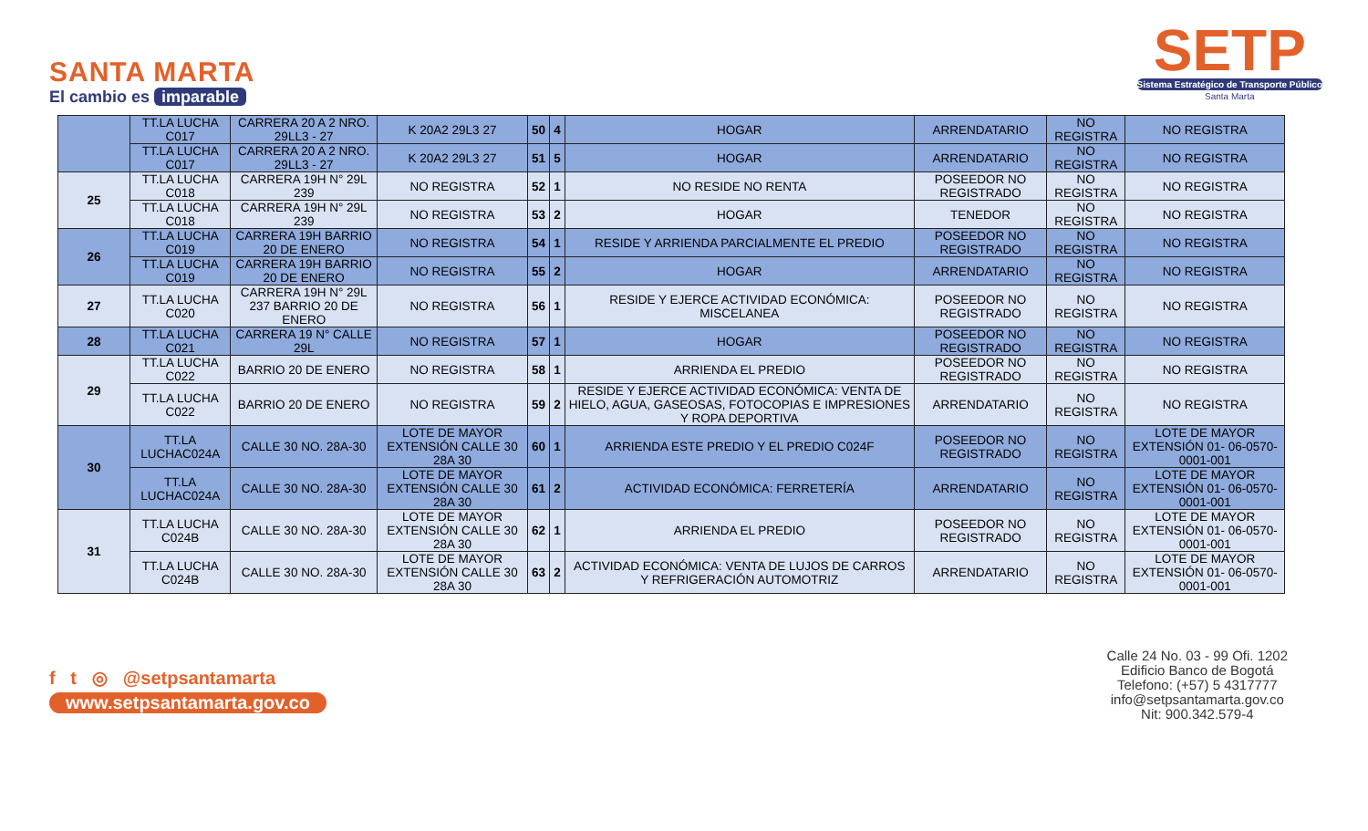SANTA MARTA
El cambio es imparable
SETP
Sistema Estratégico de Transporte Público
Santa Marta
| | TT.LA LUCHA C017 | CARRERA 20 A 2 NRO. 29LL3 - 27 | K 20A2 29L3 27 | 50 | 4 | HOGAR | ARRENDATARIO | NO REGISTRA | NO REGISTRA |
| | TT.LA LUCHA C017 | CARRERA 20 A 2 NRO. 29LL3 - 27 | K 20A2 29L3 27 | 51 | 5 | HOGAR | ARRENDATARIO | NO REGISTRA | NO REGISTRA |
| 25 | TT.LA LUCHA C018 | CARRERA 19H N° 29L 239 | NO REGISTRA | 52 | 1 | NO RESIDE NO RENTA | POSEEDOR NO REGISTRADO | NO REGISTRA | NO REGISTRA |
| | TT.LA LUCHA C018 | CARRERA 19H N° 29L 239 | NO REGISTRA | 53 | 2 | HOGAR | TENEDOR | NO REGISTRA | NO REGISTRA |
| 26 | TT.LA LUCHA C019 | CARRERA 19H BARRIO 20 DE ENERO | NO REGISTRA | 54 | 1 | RESIDE Y ARRIENDA PARCIALMENTE EL PREDIO | POSEEDOR NO REGISTRADO | NO REGISTRA | NO REGISTRA |
| | TT.LA LUCHA C019 | CARRERA 19H BARRIO 20 DE ENERO | NO REGISTRA | 55 | 2 | HOGAR | ARRENDATARIO | NO REGISTRA | NO REGISTRA |
| 27 | TT.LA LUCHA C020 | CARRERA 19H N° 29L 237 BARRIO 20 DE ENERO | NO REGISTRA | 56 | 1 | RESIDE Y EJERCE ACTIVIDAD ECONÓMICA: MISCELANEA | POSEEDOR NO REGISTRADO | NO REGISTRA | NO REGISTRA |
| 28 | TT.LA LUCHA C021 | CARRERA 19 N° CALLE 29L | NO REGISTRA | 57 | 1 | HOGAR | POSEEDOR NO REGISTRADO | NO REGISTRA | NO REGISTRA |
| 29 | TT.LA LUCHA C022 | BARRIO 20 DE ENERO | NO REGISTRA | 58 | 1 | ARRIENDA EL PREDIO | POSEEDOR NO REGISTRADO | NO REGISTRA | NO REGISTRA |
| | TT.LA LUCHA C022 | BARRIO 20 DE ENERO | NO REGISTRA | 59 | 2 | RESIDE Y EJERCE ACTIVIDAD ECONÓMICA: VENTA DE HIELO, AGUA, GASEOSAS, FOTOCOPIAS E IMPRESIONES Y ROPA DEPORTIVA | ARRENDATARIO | NO REGISTRA | NO REGISTRA |
| 30 | TT.LA LUCHAC024A | CALLE 30 NO. 28A-30 | LOTE DE MAYOR EXTENSIÓN CALLE 30 28A 30 | 60 | 1 | ARRIENDA ESTE PREDIO Y EL PREDIO C024F | POSEEDOR NO REGISTRADO | NO REGISTRA | LOTE DE MAYOR EXTENSIÓN 01- 06-0570-0001-001 |
| | TT.LA LUCHAC024A | CALLE 30 NO. 28A-30 | LOTE DE MAYOR EXTENSIÓN CALLE 30 28A 30 | 61 | 2 | ACTIVIDAD ECONÓMICA: FERRETERÍA | ARRENDATARIO | NO REGISTRA | LOTE DE MAYOR EXTENSIÓN 01- 06-0570-0001-001 |
| 31 | TT.LA LUCHA C024B | CALLE 30 NO. 28A-30 | LOTE DE MAYOR EXTENSIÓN CALLE 30 28A 30 | 62 | 1 | ARRIENDA EL PREDIO | POSEEDOR NO REGISTRADO | NO REGISTRA | LOTE DE MAYOR EXTENSIÓN 01- 06-0570-0001-001 |
| | TT.LA LUCHA C024B | CALLE 30 NO. 28A-30 | LOTE DE MAYOR EXTENSIÓN CALLE 30 28A 30 | 63 | 2 | ACTIVIDAD ECONÓMICA: VENTA DE LUJOS DE CARROS Y REFRIGERACIÓN AUTOMOTRIZ | ARRENDATARIO | NO REGISTRA | LOTE DE MAYOR EXTENSIÓN 01- 06-0570-0001-001 |
f t ◎ @setpsantamarta
www.setpsantamarta.gov.co
Calle 24 No. 03 - 99 Ofi. 1202
Edificio Banco de Bogotá
Telefono: (+57) 5 4317777
info@setpsantamarta.gov.co
Nit: 900.342.579-4